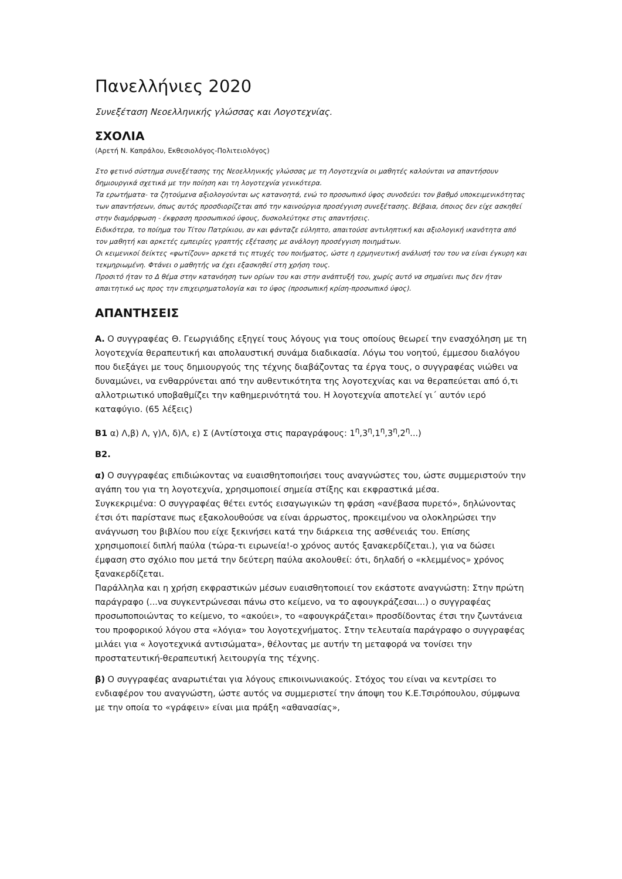Πανελλήνιες 2020
Συνεξέταση Νεοελληνικής γλώσσας και Λογοτεχνίας.
ΣΧΟΛΙΑ
(Αρετή Ν. Καπράλου, Εκθεσιολόγος-Πολιτειολόγος)
Στο φετινό σύστημα συνεξέτασης της Νεοελληνικής γλώσσας με τη Λογοτεχνία οι μαθητές καλούνται να απαντήσουν δημιουργικά σχετικά με την ποίηση και τη λογοτεχνία γενικότερα.
Τα ερωτήματα- τα ζητούμενα αξιολογούνται ως κατανοητά, ενώ το προσωπικό ύφος συνοδεύει τον βαθμό υποκειμενικότητας των απαντήσεων, όπως αυτός προσδιορίζεται από την καινούργια προσέγγιση συνεξέτασης. Βέβαια, όποιος δεν είχε ασκηθεί στην διαμόρφωση - έκφραση προσωπικού ύφους, δυσκολεύτηκε στις απαντήσεις.
Ειδικότερα, το ποίημα του Τίτου Πατρίκιου, αν και φάνταζε εύληπτο, απαιτούσε αντιληπτική και αξιολογική ικανότητα από τον μαθητή και αρκετές εμπειρίες γραπτής εξέτασης με ανάλογη προσέγγιση ποιημάτων.
Οι κειμενικοί δείκτες «φωτίζουν» αρκετά τις πτυχές του ποιήματος, ώστε η ερμηνευτική ανάλυσή του του να είναι έγκυρη και τεκμηριωμένη. Φτάνει ο μαθητής να έχει εξασκηθεί στη χρήση τους.
Προσιτό ήταν το Δ θέμα στην κατανόηση των ορίων του και στην ανάπτυξή του, χωρίς αυτό να σημαίνει πως δεν ήταν απαιτητικό ως προς την επιχειρηματολογία και το ύφος (προσωπική κρίση-προσωπικό ύφος).
ΑΠΑΝΤΗΣΕΙΣ
Α. Ο συγγραφέας Θ. Γεωργιάδης εξηγεί τους λόγους για τους οποίους θεωρεί την ενασχόληση με τη λογοτεχνία θεραπευτική και απολαυστική συνάμα διαδικασία. Λόγω του νοητού, έμμεσου διαλόγου που διεξάγει με τους δημιουργούς της τέχνης διαβάζοντας τα έργα τους, ο συγγραφέας νιώθει να δυναμώνει, να ενθαρρύνεται από την αυθεντικότητα της λογοτεχνίας και να θεραπεύεται από ό,τι αλλοτριωτικό υποβαθμίζει την καθημερινότητά του. Η λογοτεχνία αποτελεί γι΄ αυτόν ιερό καταφύγιο. (65 λέξεις)
Β1 α) Λ,β) Λ, γ)Λ, δ)Λ, ε) Σ (Αντίστοιχα στις παραγράφους: 1<sup>η</sup>,3<sup>η</sup>,1<sup>η</sup>,3<sup>η</sup>,2<sup>η</sup>...)
Β2.
α) Ο συγγραφέας επιδιώκοντας να ευαισθητοποιήσει τους αναγνώστες του, ώστε συμμεριστούν την αγάπη του για τη λογοτεχνία, χρησιμοποιεί σημεία στίξης και εκφραστικά μέσα.
Συγκεκριμένα: Ο συγγραφέας θέτει εντός εισαγωγικών τη φράση «ανέβασα πυρετό», δηλώνοντας έτσι ότι παρίστανε πως εξακολουθούσε να είναι άρρωστος, προκειμένου να ολοκληρώσει την ανάγνωση του βιβλίου που είχε ξεκινήσει κατά την διάρκεια της ασθένειάς του. Επίσης χρησιμοποιεί διπλή παύλα (τώρα-τι ειρωνεία!-ο χρόνος αυτός ξανακερδίζεται.), για να δώσει έμφαση στο σχόλιο που μετά την δεύτερη παύλα ακολουθεί: ότι, δηλαδή ο «κλεμμένος» χρόνος ξανακερδίζεται.
Παράλληλα και η χρήση εκφραστικών μέσων ευαισθητοποιεί τον εκάστοτε αναγνώστη: Στην πρώτη παράγραφο (...να συγκεντρώνεσαι πάνω στο κείμενο, να το αφουγκράζεσαι...) ο συγγραφέας προσωποποιώντας το κείμενο, το «ακούει», το «αφουγκράζεται» προσδίδοντας έτσι την ζωντάνεια του προφορικού λόγου στα «λόγια» του λογοτεχνήματος. Στην τελευταία παράγραφο ο συγγραφέας μιλάει για « λογοτεχνικά αντισώματα», θέλοντας με αυτήν τη μεταφορά να τονίσει την προστατευτική-θεραπευτική λειτουργία της τέχνης.
β) Ο συγγραφέας αναρωτιέται για λόγους επικοινωνιακούς. Στόχος του είναι να κεντρίσει το ενδιαφέρον του αναγνώστη, ώστε αυτός να συμμεριστεί την άποψη του Κ.Ε.Τσιρόπουλου, σύμφωνα με την οποία το «γράφειν» είναι μια πράξη «αθανασίας»,